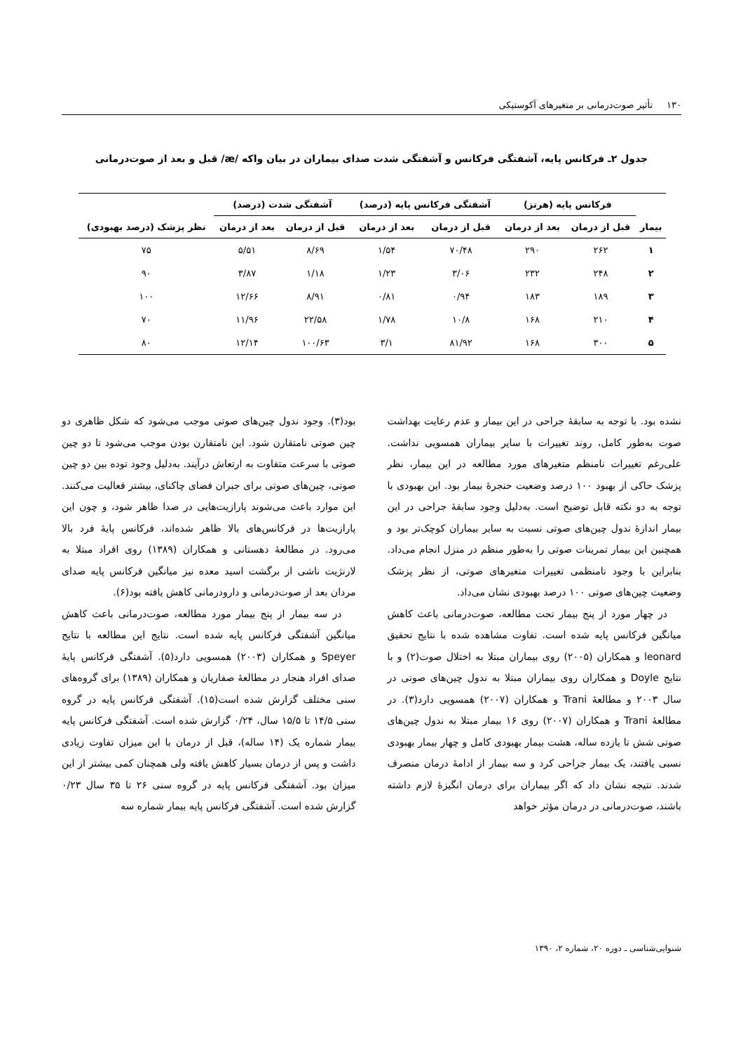۱۳۰تأثیر صوت‌درمانی بر متغیرهای آکوستیکی
جدول ۲ـ فرکانس پایه، آشفتگی فرکانس و آشفتگی شدت صدای بیماران در بیان واکه /æ/ قبل و بعد از صوت‌درمانی
| بیمار | فرکانس پایه (هرتز) | | آشفتگی فرکانس پایه (درصد) | | آشفتگی شدت (درصد) | | نظر پزشک (درصد بهبودی) |
| --- | --- | --- | --- | --- | --- | --- | --- |
| | قبل از درمان | بعد از درمان | قبل از درمان | بعد از درمان | قبل از درمان | بعد از درمان | |
| ۱ | ۲۶۲ | ۲۹۰ | ۷۰/۴۸ | ۱/۵۴ | ۸/۶۹ | ۵/۵۱ | ۷۵ |
| ۲ | ۲۴۸ | ۲۳۲ | ۳/۰۶ | ۱/۲۳ | ۱/۱۸ | ۳/۸۷ | ۹۰ |
| ۳ | ۱۸۹ | ۱۸۳ | ۰/۹۴ | ۰/۸۱ | ۸/۹۱ | ۱۲/۶۶ | ۱۰۰ |
| ۴ | ۲۱۰ | ۱۶۸ | ۱۰/۸ | ۱/۷۸ | ۲۲/۵۸ | ۱۱/۹۶ | ۷۰ |
| ۵ | ۳۰۰ | ۱۶۸ | ۸۱/۹۲ | ۳/۱ | ۱۰۰/۶۳ | ۱۲/۱۴ | ۸۰ |
نشده بود. با توجه به سابقۀ جراحی در این بیمار و عدم رعایت بهداشت صوت به‌طور کامل، روند تغییرات با سایر بیماران همسویی نداشت. علی‌رغم تغییرات نامنظم متغیرهای مورد مطالعه در این بیمار، نظر پزشک حاکی از بهبود ۱۰۰ درصد وضعیت حنجرۀ بیمار بود. این بهبودی با توجه به دو نکته قابل توضیح است. به‌دلیل وجود سابقۀ جراحی در این بیمار اندازۀ ندول چین‌های صوتی نسبت به سایر بیماران کوچک‌تر بود و همچنین این بیمار تمرینات صوتی را به‌طور منظم در منزل انجام می‌داد. بنابراین با وجود نامنظمی تغییرات متغیرهای صوتی، از نظر پزشک وضعیت چین‌های صوتی ۱۰۰ درصد بهبودی نشان می‌داد.
در چهار مورد از پنج بیمار تحت مطالعه، صوت‌درمانی باعث کاهش میانگین فرکانس پایه شده است. تفاوت مشاهده شده با نتایج تحقیق leonard و همکاران (۲۰۰۵) روی بیماران مبتلا به اختلال صوت(۲) و با نتایج Doyle و همکاران روی بیماران مبتلا به ندول چین‌های صوتی در سال ۲۰۰۳ و مطالعۀ Trani و همکاران (۲۰۰۷) همسویی دارد(۳). در مطالعۀ Trani و همکاران (۲۰۰۷) روی ۱۶ بیمار مبتلا به ندول چین‌های صوتی شش تا یازده ساله، هشت بیمار بهبودی کامل و چهار بیمار بهبودی نسبی یافتند، یک بیمار جراحی کرد و سه بیمار از ادامۀ درمان منصرف شدند. نتیجه نشان داد که اگر بیماران برای درمان انگیزۀ لازم داشته باشند، صوت‌درمانی در درمان مؤثر خواهد
بود(۳). وجود ندول چین‌های صوتی موجب می‌شود که شکل ظاهری دو چین صوتی نامتقارن شود. این نامتقارن بودن موجب می‌شود تا دو چین صوتی با سرعت متفاوت به ارتعاش درآیند. به‌دلیل وجود توده بین دو چین صوتی، چین‌های صوتی برای جبران فضای چاکنای، بیشتر فعالیت می‌کنند. این موارد باعث می‌شوند پارازیت‌هایی در صدا ظاهر شود، و چون این پارازیت‌ها در فرکانس‌های بالا ظاهر شده‌اند، فرکانس پایۀ فرد بالا می‌رود. در مطالعۀ دهستانی و همکاران (۱۳۸۹) روی افراد مبتلا به لارنژیت ناشی از برگشت اسید معده نیز میانگین فرکانس پایه صدای مردان بعد از صوت‌درمانی و دارودرمانی کاهش یافته بود(۶).
در سه بیمار از پنج بیمار مورد مطالعه، صوت‌درمانی باعث کاهش میانگین آشفتگی فرکانس پایه شده است. نتایج این مطالعه با نتایج Speyer و همکاران (۲۰۰۳) همسویی دارد(۵). آشفتگی فرکانس پایۀ صدای افراد هنجار در مطالعۀ صفاریان و همکاران (۱۳۸۹) برای گروه‌های سنی مختلف گزارش شده است(۱۵). آشفتگی فرکانس پایه در گروه سنی ۱۴/۵ تا ۱۵/۵ سال، ۰/۲۴ گزارش شده است. آشفتگی فرکانس پایه بیمار شماره یک (۱۴ ساله)، قبل از درمان با این میزان تفاوت زیادی داشت و پس از درمان بسیار کاهش یافته ولی همچنان کمی بیشتر از این میزان بود. آشفتگی فرکانس پایه در گروه سنی ۲۶ تا ۳۵ سال ۰/۲۳ گزارش شده است. آشفتگی فرکانس پایه بیمار شماره سه
شنوایی‌شناسی ـ دوره ۲۰، شماره ۲، ۱۳۹۰